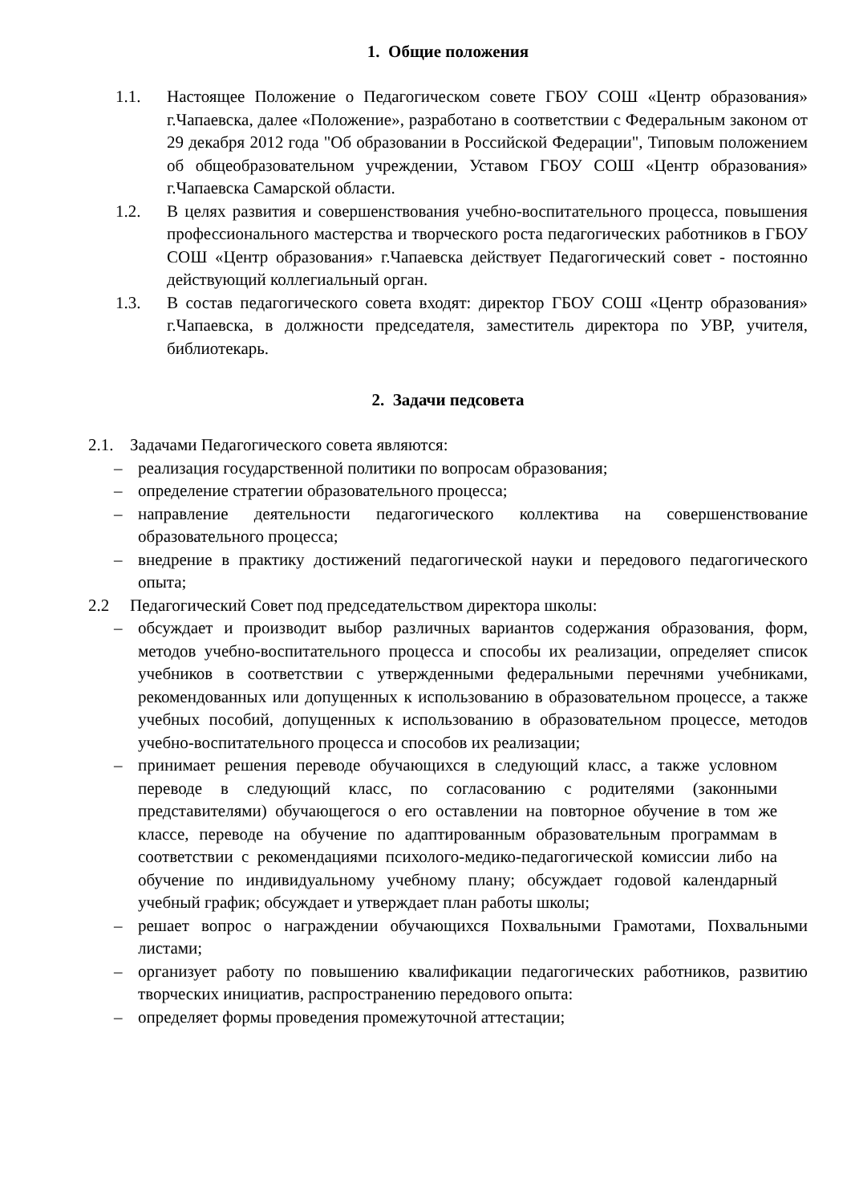1. Общие положения
1.1. Настоящее Положение о Педагогическом совете ГБОУ СОШ «Центр образования» г.Чапаевска, далее «Положение», разработано в соответствии с Федеральным законом от 29 декабря 2012 года "Об образовании в Российской Федерации", Типовым положением об общеобразовательном учреждении, Уставом ГБОУ СОШ «Центр образования» г.Чапаевска Самарской области.
1.2. В целях развития и совершенствования учебно-воспитательного процесса, повышения профессионального мастерства и творческого роста педагогических работников в ГБОУ СОШ «Центр образования» г.Чапаевска действует Педагогический совет - постоянно действующий коллегиальный орган.
1.3. В состав педагогического совета входят: директор ГБОУ СОШ «Центр образования» г.Чапаевска, в должности председателя, заместитель директора по УВР, учителя, библиотекарь.
2. Задачи педсовета
2.1. Задачами Педагогического совета являются:
– реализация государственной политики по вопросам образования;
– определение стратегии образовательного процесса;
– направление деятельности педагогического коллектива на совершенствование образовательного процесса;
– внедрение в практику достижений педагогической науки и передового педагогического опыта;
2.2 Педагогический Совет под председательством директора школы:
– обсуждает и производит выбор различных вариантов содержания образования, форм, методов учебно-воспитательного процесса и способы их реализации, определяет список учебников в соответствии с утвержденными федеральными перечнями учебниками, рекомендованных или допущенных к использованию в образовательном процессе, а также учебных пособий, допущенных к использованию в образовательном процессе, методов учебно-воспитательного процесса и способов их реализации;
– принимает решения переводе обучающихся в следующий класс, а также условном переводе в следующий класс, по согласованию с родителями (законными представителями) обучающегося о его оставлении на повторное обучение в том же классе, переводе на обучение по адаптированным образовательным программам в соответствии с рекомендациями психолого-медико-педагогической комиссии либо на обучение по индивидуальному учебному плану; обсуждает годовой календарный учебный график; обсуждает и утверждает план работы школы;
– решает вопрос о награждении обучающихся Похвальными Грамотами, Похвальными листами;
– организует работу по повышению квалификации педагогических работников, развитию творческих инициатив, распространению передового опыта:
– определяет формы проведения промежуточной аттестации;